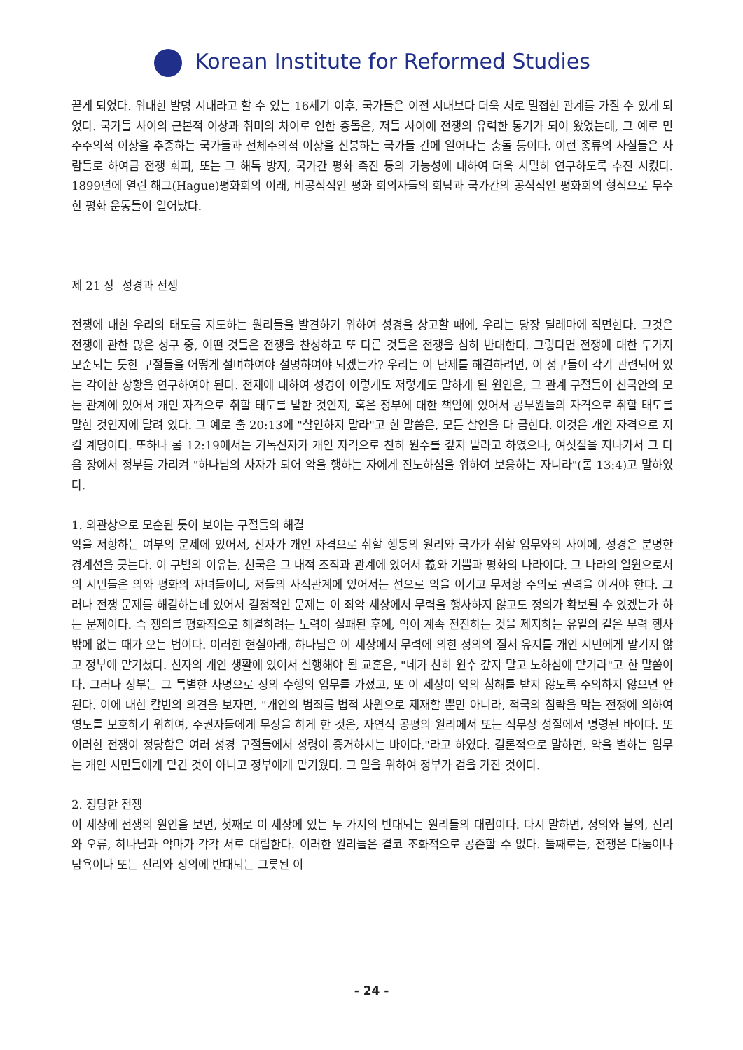Korean Institute for Reformed Studies
끝게 되었다. 위대한 발명 시대라고 할 수 있는 16세기 이후, 국가들은 이전 시대보다 더욱 서로 밀접한 관계를 가질 수 있게 되었다. 국가들 사이의 근본적 이상과 취미의 차이로 인한 충돌은, 저들 사이에 전쟁의 유력한 동기가 되어 왔었는데, 그 예로 민주주의적 이상을 추종하는 국가들과 전체주의적 이상을 신봉하는 국가들 간에 일어나는 충돌 등이다. 이런 종류의 사실들은 사람들로 하여금 전쟁 회피, 또는 그 해독 방지, 국가간 평화 촉진 등의 가능성에 대하여 더욱 치밀히 연구하도록 추진 시켰다. 1899년에 열린 해그(Hague)평화회의 이래, 비공식적인 평화 회의자들의 회담과 국가간의 공식적인 평화회의 형식으로 무수한 평화 운동들이 일어났다.
제 21 장 성경과 전쟁
전쟁에 대한 우리의 태도를 지도하는 원리들을 발견하기 위하여 성경을 상고할 때에, 우리는 당장 딜레마에 직면한다. 그것은 전쟁에 관한 많은 성구 중, 어떤 것들은 전쟁을 찬성하고 또 다른 것들은 전쟁을 심히 반대한다. 그렇다면 전쟁에 대한 두가지 모순되는 듯한 구절들을 어떻게 설며하여야 설명하여야 되겠는가? 우리는 이 난제를 해결하려면, 이 성구들이 각기 관련되어 있는 각이한 상황을 연구하여야 된다. 전재에 대하여 성경이 이렇게도 저렇게도 말하게 된 원인은, 그 관계 구절들이 신국안의 모든 관계에 있어서 개인 자격으로 취할 태도를 말한 것인지, 혹은 정부에 대한 책임에 있어서 공무원들의 자격으로 취할 태도를 말한 것인지에 달려 있다. 그 예로 출 20:13에 "살인하지 말라"고 한 말씀은, 모든 살인을 다 금한다. 이것은 개인 자격으로 지킬 계명이다. 또하나 롬 12:19에서는 기독신자가 개인 자격으로 친히 원수를 갚지 말라고 하였으나, 여섯절을 지나가서 그 다음 장에서 정부를 가리켜 "하나님의 사자가 되어 악을 행하는 자에게 진노하심을 위하여 보응하는 자니라"(롬 13:4)고 말하였다.
1. 외관상으로 모순된 듯이 보이는 구절들의 해결
악을 저항하는 여부의 문제에 있어서, 신자가 개인 자격으로 취할 행동의 원리와 국가가 취할 임무와의 사이에, 성경은 분명한 경계선을 긋는다. 이 구별의 이유는, 천국은 그 내적 조직과 관계에 있어서 義와 기쁨과 평화의 나라이다. 그 나라의 일원으로서의 시민들은 의와 평화의 자녀들이니, 저들의 사적관계에 있어서는 선으로 악을 이기고 무저항 주의로 권력을 이겨야 한다. 그러나 전쟁 문제를 해결하는데 있어서 결정적인 문제는 이 죄악 세상에서 무력을 행사하지 않고도 정의가 확보될 수 있겠는가 하는 문제이다. 즉 쟁의를 평화적으로 해결하려는 노력이 실패된 후에, 악이 계속 전진하는 것을 제지하는 유일의 길은 무력 행사밖에 없는 때가 오는 법이다. 이러한 현실아래, 하나님은 이 세상에서 무력에 의한 정의의 질서 유지를 개인 시민에게 맡기지 않고 정부에 맡기셨다. 신자의 개인 생활에 있어서 실행해야 될 교훈은, "네가 친히 원수 갚지 말고 노하심에 맡기라"고 한 말씀이다. 그러나 정부는 그 특별한 사명으로 정의 수행의 임무를 가졌고, 또 이 세상이 악의 침해를 받지 않도록 주의하지 않으면 안된다. 이에 대한 칼빈의 의견을 보자면, "개인의 범죄를 법적 차원으로 제재할 뿐만 아니라, 적국의 침략을 막는 전쟁에 의하여 영토를 보호하기 위하여, 주권자들에게 무장을 하게 한 것은, 자연적 공평의 원리에서 또는 직무상 성질에서 명령된 바이다. 또 이러한 전쟁이 정당함은 여러 성경 구절들에서 성령이 증거하시는 바이다."라고 하였다. 결론적으로 말하면, 악을 벌하는 임무는 개인 시민들에게 맡긴 것이 아니고 정부에게 맡기웠다. 그 일을 위하여 정부가 검을 가진 것이다.
2. 정당한 전쟁
이 세상에 전쟁의 원인을 보면, 첫째로 이 세상에 있는 두 가지의 반대되는 원리들의 대립이다. 다시 말하면, 정의와 불의, 진리와 오류, 하나님과 악마가 각각 서로 대립한다. 이러한 원리들은 결코 조화적으로 공존할 수 없다. 둘째로는, 전쟁은 다툼이나 탐욕이나 또는 진리와 정의에 반대되는 그릇된 이
- 24 -